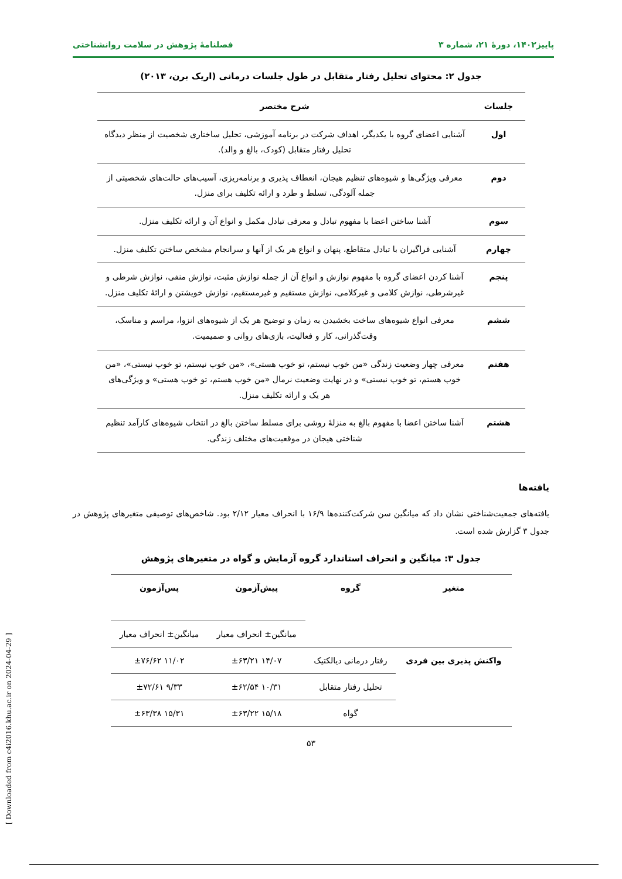پاییز۱۴۰۲، دورهٔ ۲۱، شماره ۳ فصلنامهٔ پژوهش در سلامت روانشناختی
جدول ۲: محتوای تحلیل رفتار متقابل در طول جلسات درمانی (اریک برن، ۲۰۱۳)
| جلسات | شرح مختصر |
| --- | --- |
| اول | آشنایی اعضای گروه با یکدیگر، اهداف شرکت در برنامه آموزشی، تحلیل ساختاری شخصیت از منظر دیدگاه تحلیل رفتار متقابل (کودک، بالغ و والد). |
| دوم | معرفی ویژگی‌ها و شیوه‌های تنظیم هیجان، انعطاف پذیری و برنامه‌ریزی، آسیب‌های حالت‌های شخصیتی از جمله آلودگی، تسلط و طرد و ارائه تکلیف برای منزل. |
| سوم | آشنا ساختن اعضا با مفهوم تبادل و معرفی تبادل مکمل و انواع آن و ارائه تکلیف منزل. |
| چهارم | آشنایی فراگیران با تبادل متقاطع، پنهان و انواع هر یک از آنها و سرانجام مشخص ساختن تکلیف منزل. |
| پنجم | آشنا کردن اعضای گروه با مفهوم نوازش و انواع آن از جمله نوازش مثبت، نوازش منفی، نوازش شرطی و غیرشرطی، نوازش کلامی و غیرکلامی، نوازش مستقیم و غیرمستقیم، نوازش خویشتن و ارائهٔ تکلیف منزل. |
| ششم | معرفی انواع شیوه‌های ساخت بخشیدن به زمان و توضیح هر یک از شیوه‌های انزوا، مراسم و مناسک، وقت‌گذرانی، کار و فعالیت، بازی‌های روانی و صمیمیت. |
| هفتم | معرفی چهار وضعیت زندگی «من خوب نیستم، تو خوب هستی»، «من خوب نیستم، تو خوب نیستی»، «من خوب هستم، تو خوب نیستی» و در نهایت وضعیت نرمال «من خوب هستم، تو خوب هستی» و ویژگی‌های هر یک و ارائه تکلیف منزل. |
| هشتم | آشنا ساختن اعضا با مفهوم بالغ به منزلهٔ روشی برای مسلط ساختن بالغ در انتخاب شیوه‌های کارآمد تنظیم شناختی هیجان در موقعیت‌های مختلف زندگی. |
یافته‌ها
یافته‌های جمعیت‌شناختی نشان داد که میانگین سن شرکت‌کننده‌ها ۱۶/۹ با انحراف معیار ۲/۱۲ بود. شاخص‌های توصیفی متغیرهای پژوهش در جدول ۳ گزارش شده است.
جدول ۳: میانگین و انحراف استاندارد گروه آزمایش و گواه در متغیرهای پژوهش
| متغیر | گروه | پیش‌آزمون | پس‌آزمون |
| --- | --- | --- | --- |
| | | میانگین± انحراف معیار | میانگین± انحراف معیار |
| واکنش پذیری بین فردی | رفتار درمانی دیالکتیک | ۱۴/۰۷ ±۶۳/۲۱ | ۱۱/۰۲ ±۷۶/۶۲ |
| | تحلیل رفتار متقابل | ۱۰/۳۱ ±۶۲/۵۴ | ۹/۳۳ ±۷۲/۶۱ |
| | گواه | ۱۵/۱۸ ±۶۳/۲۲ | ۱۵/۳۱ ±۶۳/۳۸ |
۵۳
[ Downloaded from c4i2016.khu.ac.ir on 2024-04-29 ]